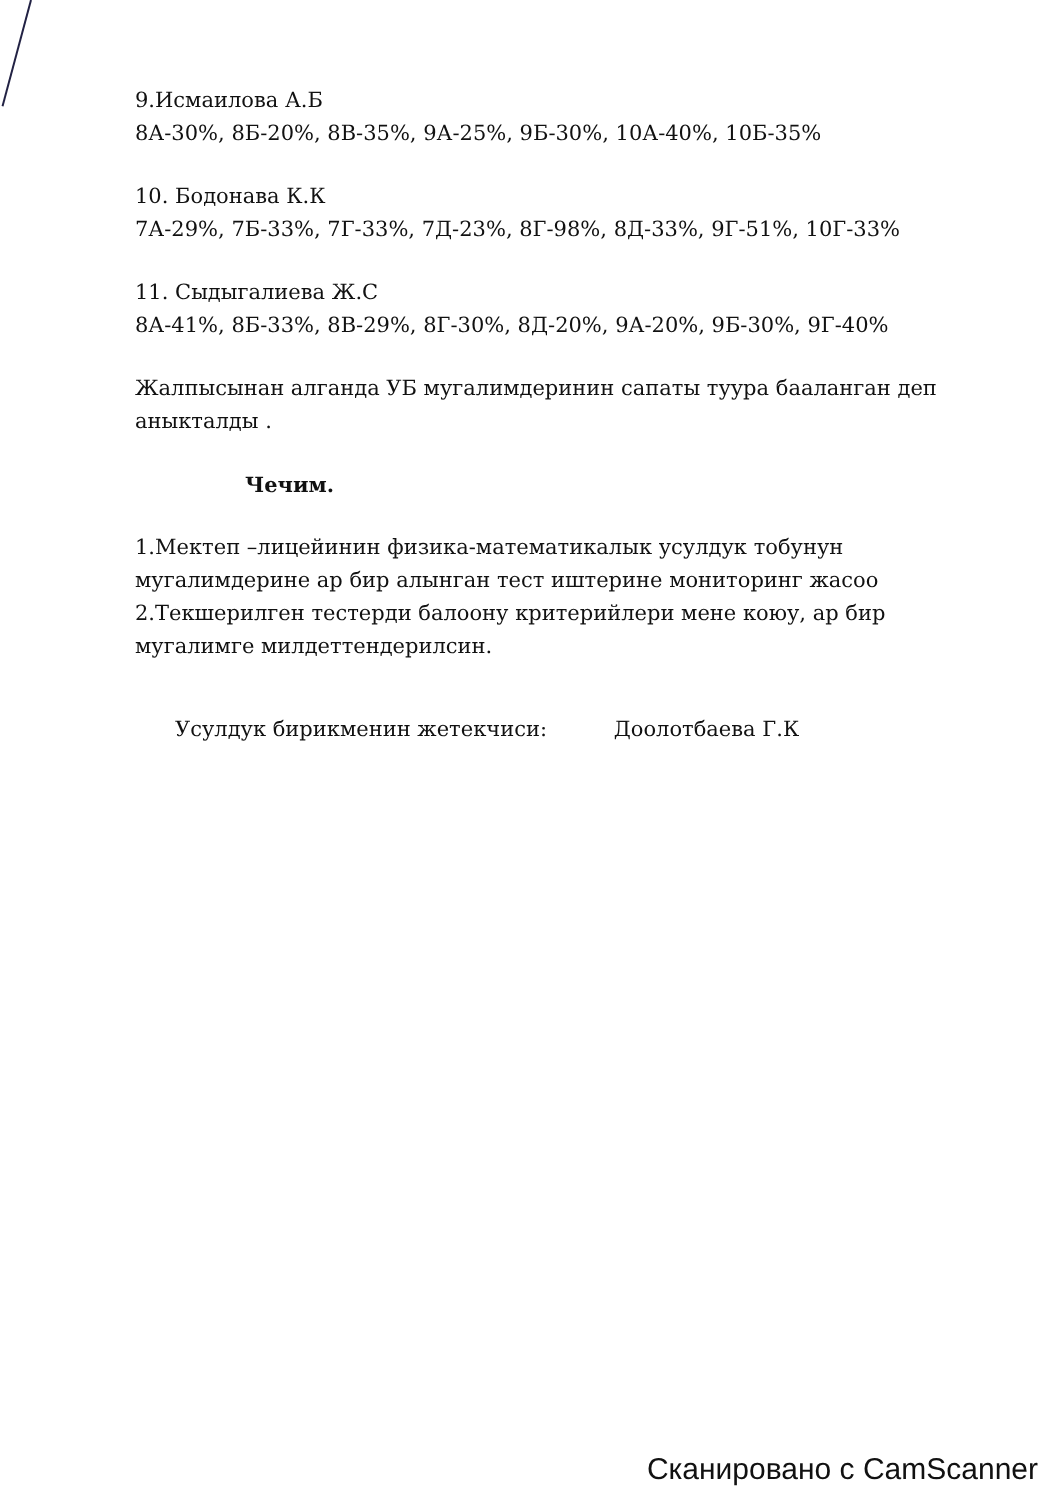9.Исмаилова А.Б
8А-30%, 8Б-20%, 8В-35%, 9А-25%, 9Б-30%, 10А-40%, 10Б-35%
10. Бодонава К.К
7А-29%, 7Б-33%, 7Г-33%, 7Д-23%, 8Г-98%, 8Д-33%, 9Г-51%, 10Г-33%
11. Сыдыгалиева Ж.С
8А-41%, 8Б-33%, 8В-29%, 8Г-30%, 8Д-20%, 9А-20%, 9Б-30%, 9Г-40%
Жалпысынан алганда УБ мугалимдеринин сапаты туура бааланган деп аныкталды .
Чечим.
1.Мектеп –лицейинин физика-математикалык усулдук тобунун мугалимдерине ар бир алынган тест иштерине мониторинг жасоо
2.Текшерилген тестерди балоону критерийлери мене коюу, ар бир мугалимге милдеттендерилсин.
Усулдук бирикменин жетекчиси: Доолотбаева Г.К
Сканировано с CamScanner